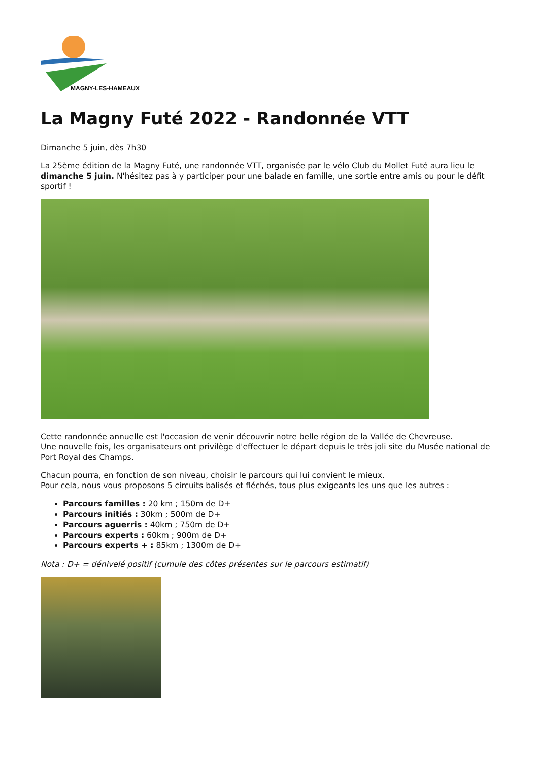MAGNY-LES-HAMEAUX
La Magny Futé 2022 - Randonnée VTT
Dimanche 5 juin, dès 7h30
La 25ème édition de la Magny Futé, une randonnée VTT, organisée par le vélo Club du Mollet Futé aura lieu le dimanche 5 juin. N'hésitez pas à y participer pour une balade en famille, une sortie entre amis ou pour le défit sportif !
Cette randonnée annuelle est l'occasion de venir découvrir notre belle région de la Vallée de Chevreuse.
Une nouvelle fois, les organisateurs ont privilège d'effectuer le départ depuis le très joli site du Musée national de Port Royal des Champs.
Chacun pourra, en fonction de son niveau, choisir le parcours qui lui convient le mieux.
Pour cela, nous vous proposons 5 circuits balisés et fléchés, tous plus exigeants les uns que les autres :
Parcours familles : 20 km ; 150m de D+
Parcours initiés : 30km ; 500m de D+
Parcours aguerris : 40km ; 750m de D+
Parcours experts : 60km ; 900m de D+
Parcours experts + : 85km ; 1300m de D+
Nota : D+ = dénivelé positif (cumule des côtes présentes sur le parcours estimatif)